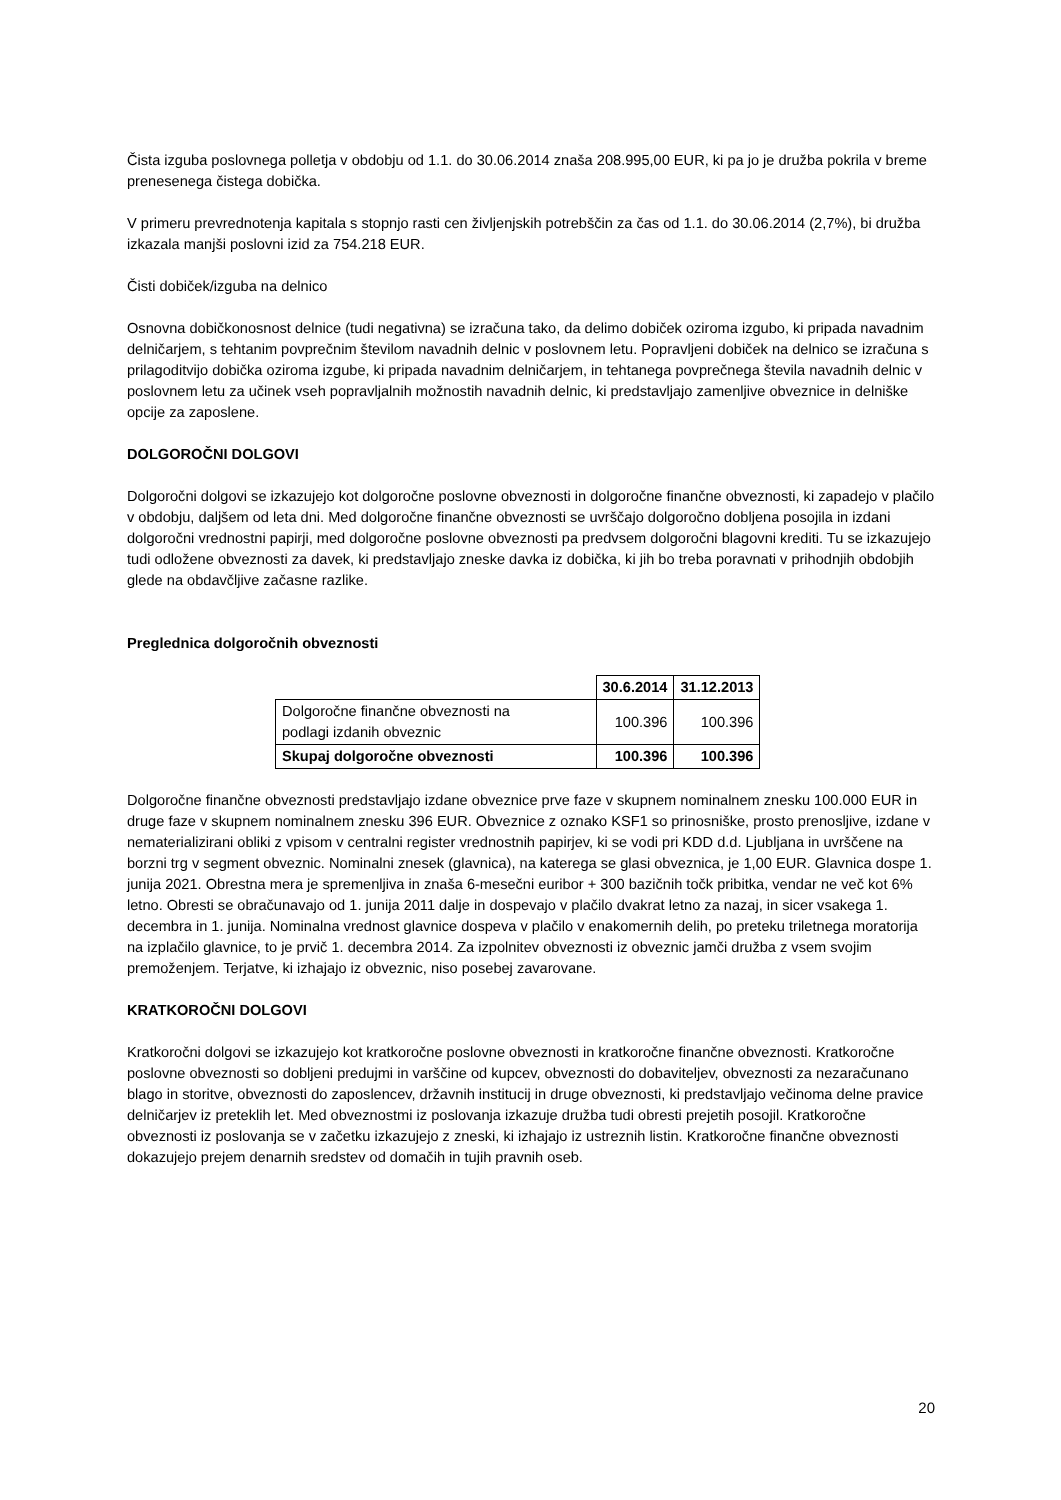Čista izguba poslovnega polletja v obdobju od 1.1. do 30.06.2014 znaša 208.995,00 EUR, ki pa jo je družba pokrila v breme prenesenega čistega dobička.
V primeru prevrednotenja kapitala s stopnjo rasti cen življenjskih potrebščin za čas od 1.1. do 30.06.2014 (2,7%), bi družba izkazala manjši poslovni izid za 754.218 EUR.
Čisti dobiček/izguba na delnico
Osnovna dobičkonosnost delnice (tudi negativna) se izračuna tako, da delimo dobiček oziroma izgubo, ki pripada navadnim delničarjem, s tehtanim povprečnim številom navadnih delnic v poslovnem letu. Popravljeni dobiček na delnico se izračuna s prilagoditvijo dobička oziroma izgube, ki pripada navadnim delničarjem, in tehtanega povprečnega števila navadnih delnic v poslovnem letu za učinek vseh popravljalnih možnostih navadnih delnic, ki predstavljajo zamenljive obveznice in delniške opcije za zaposlene.
DOLGOROČNI DOLGOVI
Dolgoročni dolgovi se izkazujejo kot dolgoročne poslovne obveznosti in dolgoročne finančne obveznosti, ki zapadejo v plačilo v obdobju, daljšem od leta dni. Med dolgoročne finančne obveznosti se uvrščajo dolgoročno dobljena posojila in izdani dolgoročni vrednostni papirji, med dolgoročne poslovne obveznosti pa predvsem dolgoročni blagovni krediti. Tu se izkazujejo tudi odložene obveznosti za davek, ki predstavljajo zneske davka iz dobička, ki jih bo treba poravnati v prihodnjih obdobjih glede na obdavčljive začasne razlike.
Preglednica dolgoročnih obveznosti
| | 30.6.2014 | 31.12.2013 |
| Dolgoročne finančne obveznosti na podlagi izdanih obveznic | 100.396 | 100.396 |
| Skupaj dolgoročne obveznosti | 100.396 | 100.396 |
Dolgoročne finančne obveznosti predstavljajo izdane obveznice prve faze v skupnem nominalnem znesku 100.000 EUR in druge faze v skupnem nominalnem znesku 396 EUR. Obveznice z oznako KSF1 so prinosniške, prosto prenosljive, izdane v nematerializirani obliki z vpisom v centralni register vrednostnih papirjev, ki se vodi pri KDD d.d. Ljubljana in uvrščene na borzni trg v segment obveznic. Nominalni znesek (glavnica), na katerega se glasi obveznica, je 1,00 EUR. Glavnica dospe 1. junija 2021. Obrestna mera je spremenljiva in znaša 6-mesečni euribor + 300 baz­ičnih točk pribitka, vendar ne več kot 6% letno. Obresti se obračunavajo od 1. junija 2011 dalje in dospevajo v plačilo dvakrat letno za nazaj, in sicer vsakega 1. decembra in 1. junija. Nominalna vrednost glavnice dospeva v plačilo v enakomernih delih, po preteku triletnega moratorija na izplačilo glavnice, to je prvič 1. decembra 2014. Za izpolnitev obveznosti iz obveznic jamči družba z vsem svojim premoženjem. Terjatve, ki izhajajo iz obveznic, niso posebej zavarovane.
KRATKOROČNI DOLGOVI
Kratkoročni dolgovi se izkazujejo kot kratkoročne poslovne obveznosti in kratkoročne finančne obveznosti. Kratkoročne poslovne obveznosti so dobljeni predujmi in varščine od kupcev, obveznosti do dobaviteljev, obveznosti za nezaračunano blago in storitve, obveznosti do zaposlencev, državnih institucij in druge obveznosti, ki predstavljajo večinoma delne pravice delničarjev iz preteklih let. Med obveznostmi iz poslovanja izkazuje družba tudi obresti prejetih posojil. Kratkoročne obveznosti iz poslovanja se v začetku izkazujejo z zneski, ki izhajajo iz ustreznih listin. Kratkoročne finančne obveznosti dokazujejo prejem denarnih sredstev od domačih in tujih pravnih oseb.
20